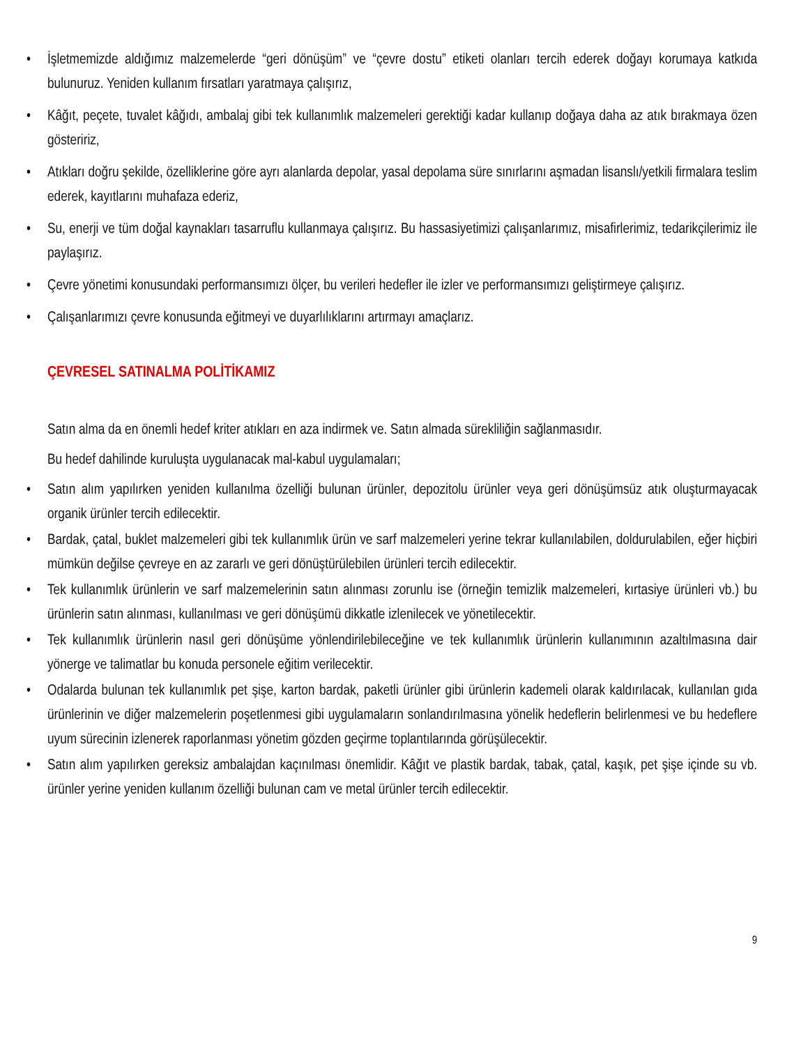• İşletmemizde aldığımız malzemelerde “geri dönüşüm” ve “çevre dostu” etiketi olanları tercih ederek doğayı korumaya katkıda bulunuruz. Yeniden kullanım fırsatları yaratmaya çalışırız,
• Kâğıt, peçete, tuvalet kâğıdı, ambalaj gibi tek kullanımlık malzemeleri gerektiği kadar kullanıp doğaya daha az atık bırakmaya özen gösteririz,
• Atıkları doğru şekilde, özelliklerine göre ayrı alanlarda depolar, yasal depolama süre sınırlarını aşmadan lisanslı/yetkili firmalara teslim ederek, kayıtlarını muhafaza ederiz,
• Su, enerji ve tüm doğal kaynakları tasarruflu kullanmaya çalışırız. Bu hassasiyetimizi çalışanlarımız, misafirlerimiz, tedarikçilerimiz ile paylaşırız.
• Çevre yönetimi konusundaki performansımızı ölçer, bu verileri hedefler ile izler ve performansımızı geliştirmeye çalışırız.
• Çalışanlarımızı çevre konusunda eğitmeyi ve duyarlılıklarını artırmayı amaçlarız.
ÇEVRESEL SATINALMA POLİTİKAMIZ
Satın alma da en önemli hedef kriter atıkları en aza indirmek ve. Satın almada sürekliliğin sağlanmasıdır.
Bu hedef dahilinde kuruluşta uygulanacak mal-kabul uygulamaları;
• Satın alım yapılırken yeniden kullanılma özelliği bulunan ürünler, depozitolu ürünler veya geri dönüşümsüz atık oluşturmayacak organik ürünler tercih edilecektir.
• Bardak, çatal, buklet malzemeleri gibi tek kullanımlık ürün ve sarf malzemeleri yerine tekrar kullanılabilen, doldurulabilen, eğer hiçbiri mümkün değilse çevreye en az zararlı ve geri dönüştürülebilen ürünleri tercih edilecektir.
• Tek kullanımlık ürünlerin ve sarf malzemelerinin satın alınması zorunlu ise (örneğin temizlik malzemeleri, kırtasiye ürünleri vb.) bu ürünlerin satın alınması, kullanılması ve geri dönüşümü dikkatle izlenilecek ve yönetilecektir.
• Tek kullanımlık ürünlerin nasıl geri dönüşüme yönlendirilebileceğine ve tek kullanımlık ürünlerin kullanımının azaltılmasına dair yönerge ve talimatlar bu konuda personele eğitim verilecektir.
• Odalarda bulunan tek kullanımlık pet şişe, karton bardak, paketli ürünler gibi ürünlerin kademeli olarak kaldırılacak, kullanılan gıda ürünlerinin ve diğer malzemelerin poşetlenmesi gibi uygulamaların sonlandırılmasına yönelik hedeflerin belirlenmesi ve bu hedeflere uyum sürecinin izlenerek raporlanması yönetim gözden geçirme toplantılarında görüşülecektir.
• Satın alım yapılırken gereksiz ambalajdan kaçınılması önemlidir. Kâğıt ve plastik bardak, tabak, çatal, kaşık, pet şişe içinde su vb. ürünler yerine yeniden kullanım özelliği bulunan cam ve metal ürünler tercih edilecektir.
9